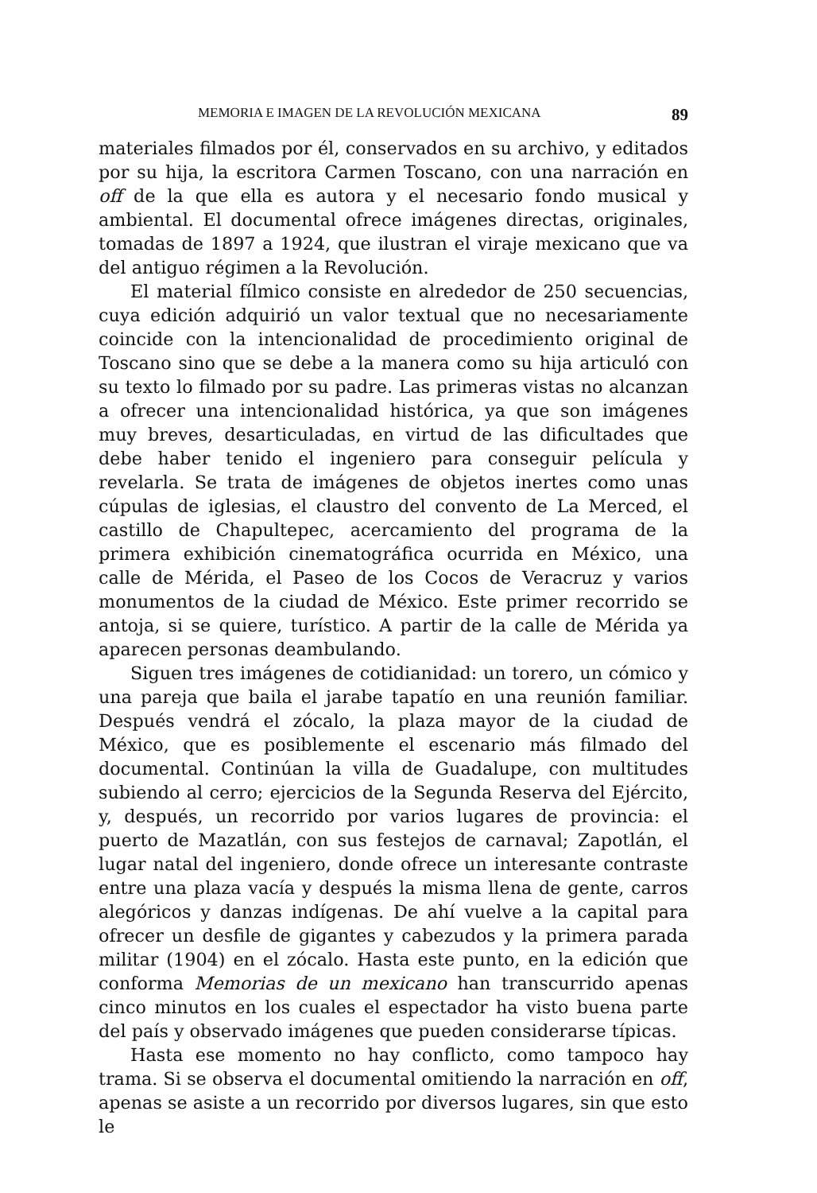MEMORIA E IMAGEN DE LA REVOLUCIÓN MEXICANA 89
materiales filmados por él, conservados en su archivo, y editados por su hija, la escritora Carmen Toscano, con una narración en off de la que ella es autora y el necesario fondo musical y ambiental. El documental ofrece imágenes directas, originales, tomadas de 1897 a 1924, que ilustran el viraje mexicano que va del antiguo régimen a la Revolución.
El material fílmico consiste en alrededor de 250 secuencias, cuya edición adquirió un valor textual que no necesariamente coincide con la intencionalidad de procedimiento original de Toscano sino que se debe a la manera como su hija articuló con su texto lo filmado por su padre. Las primeras vistas no alcanzan a ofrecer una intencionalidad histórica, ya que son imágenes muy breves, desarticuladas, en virtud de las dificultades que debe haber tenido el ingeniero para conseguir película y revelarla. Se trata de imágenes de objetos inertes como unas cúpulas de iglesias, el claustro del convento de La Merced, el castillo de Chapultepec, acercamiento del programa de la primera exhibición cinematográfica ocurrida en México, una calle de Mérida, el Paseo de los Cocos de Veracruz y varios monumentos de la ciudad de México. Este primer recorrido se antoja, si se quiere, turístico. A partir de la calle de Mérida ya aparecen personas deambulando.
Siguen tres imágenes de cotidianidad: un torero, un cómico y una pareja que baila el jarabe tapatío en una reunión familiar. Después vendrá el zócalo, la plaza mayor de la ciudad de México, que es posiblemente el escenario más filmado del documental. Continúan la villa de Guadalupe, con multitudes subiendo al cerro; ejercicios de la Segunda Reserva del Ejército, y, después, un recorrido por varios lugares de provincia: el puerto de Mazatlán, con sus festejos de carnaval; Zapotlán, el lugar natal del ingeniero, donde ofrece un interesante contraste entre una plaza vacía y después la misma llena de gente, carros alegóricos y danzas indígenas. De ahí vuelve a la capital para ofrecer un desfile de gigantes y cabezudos y la primera parada militar (1904) en el zócalo. Hasta este punto, en la edición que conforma Memorias de un mexicano han transcurrido apenas cinco minutos en los cuales el espectador ha visto buena parte del país y observado imágenes que pueden considerarse típicas.
Hasta ese momento no hay conflicto, como tampoco hay trama. Si se observa el documental omitiendo la narración en off, apenas se asiste a un recorrido por diversos lugares, sin que esto le